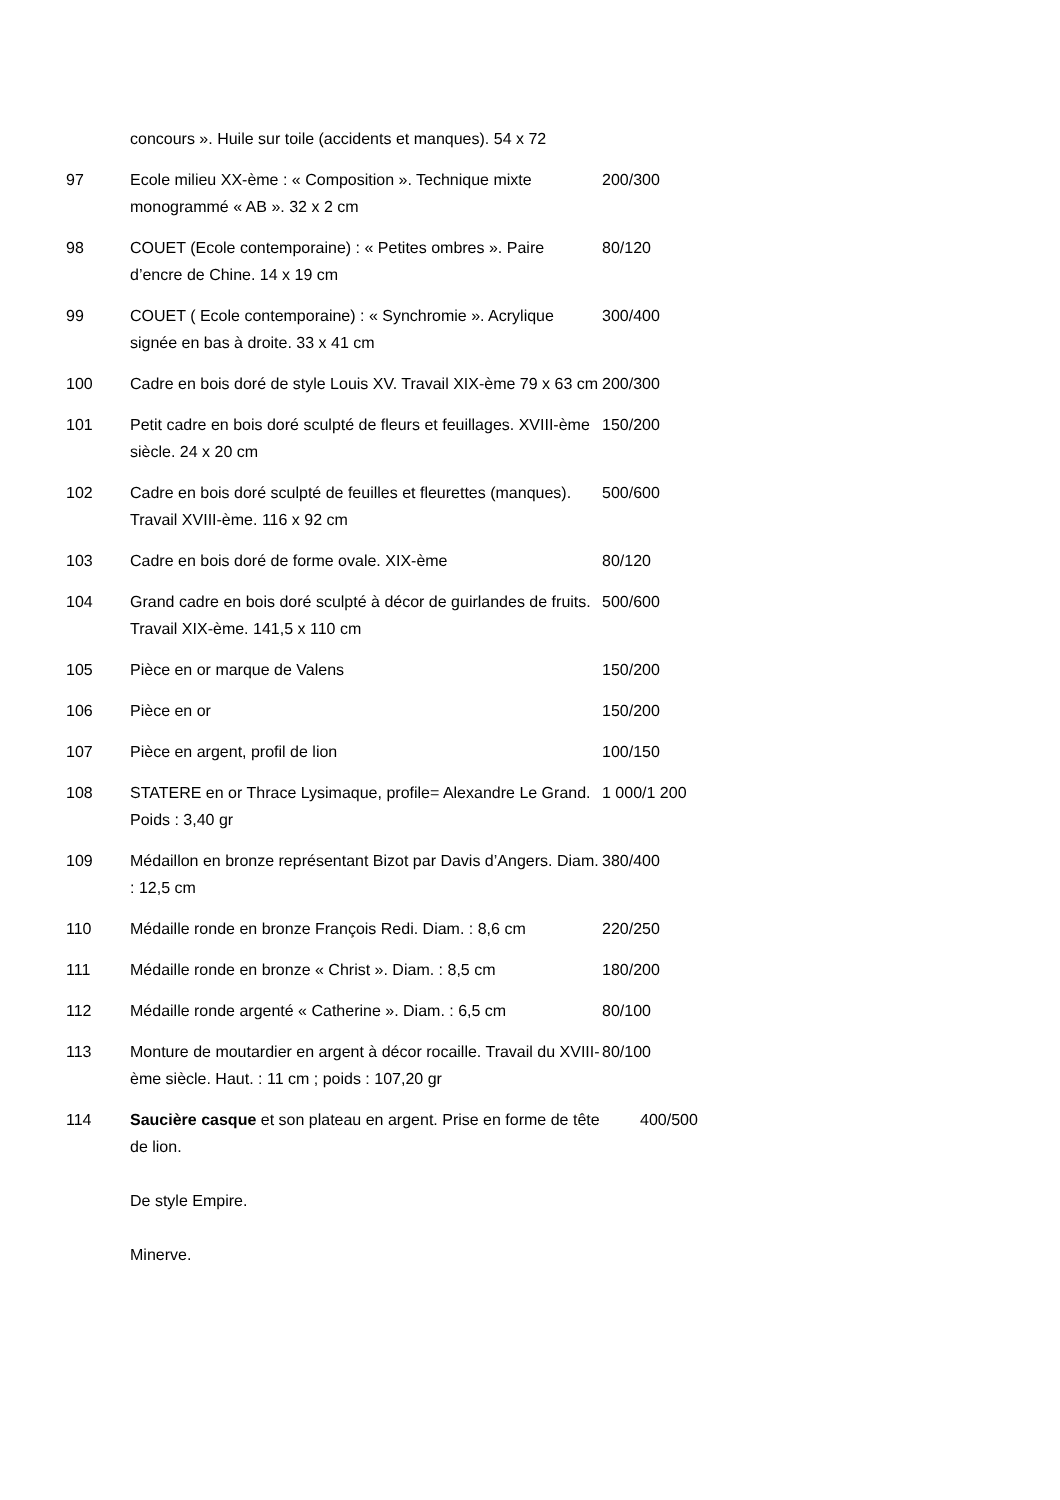| | concours ». Huile sur toile (accidents et manques). 54 x 72 | |
| 97 | Ecole milieu XX-ème : « Composition ». Technique mixte monogrammé « AB ». 32 x 2 cm | 200/300 |
| 98 | COUET (Ecole contemporaine) : « Petites ombres ». Paire d’encre de Chine. 14 x 19 cm | 80/120 |
| 99 | COUET ( Ecole contemporaine) : « Synchromie ». Acrylique signée en bas à droite. 33 x 41 cm | 300/400 |
| 100 | Cadre en bois doré de style Louis XV. Travail XIX-ème 79 x 63 cm | 200/300 |
| 101 | Petit cadre en bois doré sculpté de fleurs et feuillages. XVIII-ème siècle. 24 x 20 cm | 150/200 |
| 102 | Cadre en bois doré sculpté de feuilles et fleurettes (manques). Travail XVIII-ème. 116 x 92 cm | 500/600 |
| 103 | Cadre en bois doré de forme ovale. XIX-ème | 80/120 |
| 104 | Grand cadre en bois doré sculpté à décor de guirlandes de fruits. Travail XIX-ème. 141,5 x 110 cm | 500/600 |
| 105 | Pièce en or marque de Valens | 150/200 |
| 106 | Pièce en or | 150/200 |
| 107 | Pièce en argent, profil de lion | 100/150 |
| 108 | STATERE en or Thrace Lysimaque, profile= Alexandre Le Grand. Poids : 3,40 gr | 1 000/1 200 |
| 109 | Médaillon en bronze représentant Bizot par Davis d’Angers. Diam. : 12,5 cm | 380/400 |
| 110 | Médaille ronde en bronze François Redi. Diam. : 8,6 cm | 220/250 |
| 111 | Médaille ronde en bronze « Christ ». Diam. : 8,5 cm | 180/200 |
| 112 | Médaille ronde argenté « Catherine ». Diam. : 6,5 cm | 80/100 |
| 113 | Monture de moutardier en argent à décor rocaille. Travail du XVIII-ème siècle. Haut. : 11 cm ; poids : 107,20 gr | 80/100 |
| 114 | Saucière casque et son plateau en argent. Prise en forme de tête de lion. De style Empire. Minerve. | 400/500 |